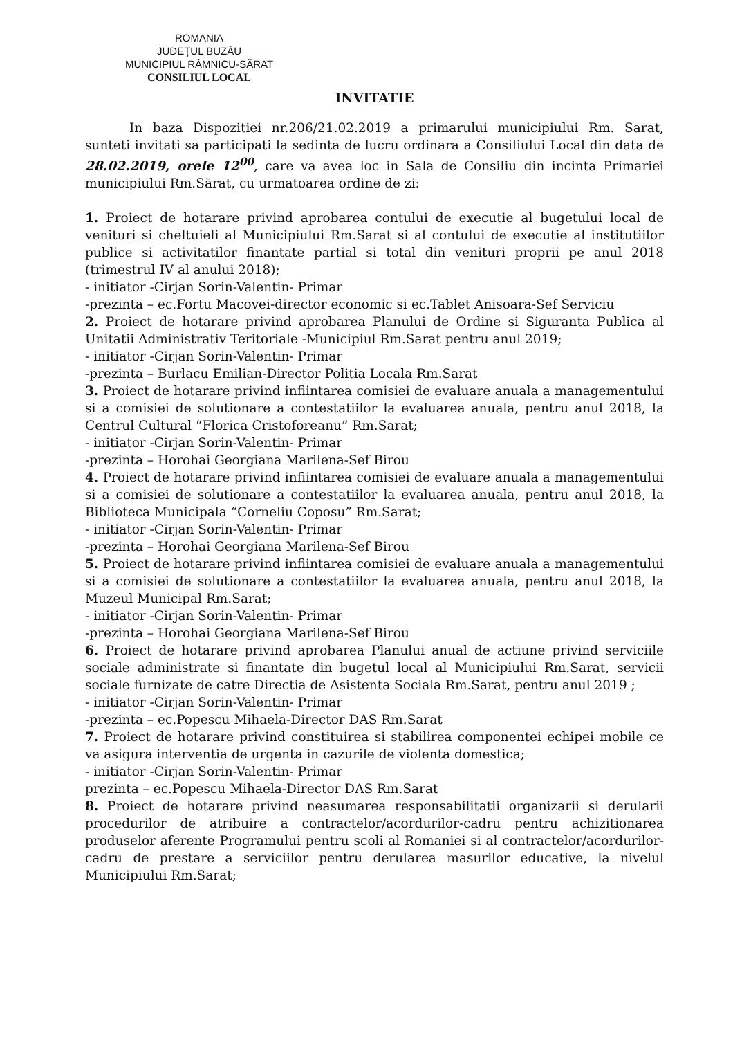ROMANIA
JUDEŢUL BUZĂU
MUNICIPIUL RÂMNICU-SĂRAT
CONSILIUL LOCAL
INVITATIE
In baza Dispozitiei nr.206/21.02.2019 a primarului municipiului Rm. Sarat, sunteti invitati sa participati la sedinta de lucru ordinara a Consiliului Local din data de 28.02.2019, orele 12<sup>00</sup>, care va avea loc in Sala de Consiliu din incinta Primariei municipiului Rm.Sărat, cu urmatoarea ordine de zi:
1. Proiect de hotarare privind aprobarea contului de executie al bugetului local de venituri si cheltuieli al Municipiului Rm.Sarat si al contului de executie al institutiilor publice si activitatilor finantate partial si total din venituri proprii pe anul 2018 (trimestrul IV al anului 2018);
- initiator -Cirjan Sorin-Valentin- Primar
-prezinta – ec.Fortu Macovei-director economic si ec.Tablet Anisoara-Sef Serviciu
2. Proiect de hotarare privind aprobarea Planului de Ordine si Siguranta Publica al Unitatii Administrativ Teritoriale -Municipiul Rm.Sarat pentru anul 2019;
- initiator -Cirjan Sorin-Valentin- Primar
-prezinta – Burlacu Emilian-Director Politia Locala Rm.Sarat
3. Proiect de hotarare privind infiintarea comisiei de evaluare anuala a managementului si a comisiei de solutionare a contestatiilor la evaluarea anuala, pentru anul 2018, la Centrul Cultural “Florica Cristoforeanu” Rm.Sarat;
- initiator -Cirjan Sorin-Valentin- Primar
-prezinta – Horohai Georgiana Marilena-Sef Birou
4. Proiect de hotarare privind infiintarea comisiei de evaluare anuala a managementului si a comisiei de solutionare a contestatiilor la evaluarea anuala, pentru anul 2018, la Biblioteca Municipala “Corneliu Coposu” Rm.Sarat;
- initiator -Cirjan Sorin-Valentin- Primar
-prezinta – Horohai Georgiana Marilena-Sef Birou
5. Proiect de hotarare privind infiintarea comisiei de evaluare anuala a managementului si a comisiei de solutionare a contestatiilor la evaluarea anuala, pentru anul 2018, la Muzeul Municipal Rm.Sarat;
- initiator -Cirjan Sorin-Valentin- Primar
-prezinta – Horohai Georgiana Marilena-Sef Birou
6. Proiect de hotarare privind aprobarea Planului anual de actiune privind serviciile sociale administrate si finantate din bugetul local al Municipiului Rm.Sarat, servicii sociale furnizate de catre Directia de Asistenta Sociala Rm.Sarat, pentru anul 2019 ;
- initiator -Cirjan Sorin-Valentin- Primar
-prezinta – ec.Popescu Mihaela-Director DAS Rm.Sarat
7. Proiect de hotarare privind constituirea si stabilirea componentei echipei mobile ce va asigura interventia de urgenta in cazurile de violenta domestica;
- initiator -Cirjan Sorin-Valentin- Primar
prezinta – ec.Popescu Mihaela-Director DAS Rm.Sarat
8. Proiect de hotarare privind neasumarea responsabilitatii organizarii si derularii procedurilor de atribuire a contractelor/acordurilor-cadru pentru achizitionarea produselor aferente Programului pentru scoli al Romaniei si al contractelor/acordurilor-cadru de prestare a serviciilor pentru derularea masurilor educative, la nivelul Municipiului Rm.Sarat;